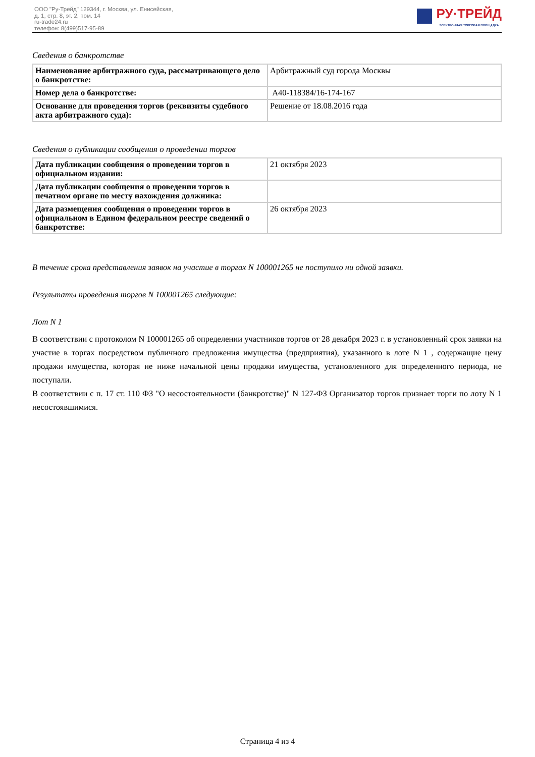ООО "Ру-Трейд" 129344, г. Москва, ул. Енисейская,
д. 1, стр. 8, эт. 2, пом. 14
ru-trade24.ru
телефон: 8(499)517-95-89
РУ·ТРЕЙД
ЭЛЕКТРОННАЯ ТОРГОВАЯ ПЛОЩАДКА
Сведения о банкротстве
| Наименование арбитражного суда, рассматривающего дело о банкротстве: | Арбитражный суд города Москвы |
| Номер дела о банкротстве: | А40-118384/16-174-167 |
| Основание для проведения торгов (реквизиты судебного акта арбитражного суда): | Решение от 18.08.2016 года |
Сведения о публикации сообщения о проведении торгов
| Дата публикации сообщения о проведении торгов в официальном издании: | 21 октября 2023 |
| Дата публикации сообщения о проведении торгов в печатном органе по месту нахождения должника: | |
| Дата размещения сообщения о проведении торгов в официальном в Едином федеральном реестре сведений о банкротстве: | 26 октября 2023 |
В течение срока представления заявок на участие в торгах N 100001265 не поступило ни одной заявки.
Результаты проведения торгов N 100001265 следующие:
Лот N 1
В соответствии с протоколом N 100001265 об определении участников торгов от 28 декабря 2023 г. в установленный срок заявки на участие в торгах посредством публичного предложения имущества (предприятия), указанного в лоте N 1 , содержащие цену продажи имущества, которая не ниже начальной цены продажи имущества, установленного для определенного периода, не поступали.
В соответствии с п. 17 ст. 110 ФЗ "О несостоятельности (банкротстве)" N 127-ФЗ Организатор торгов признает торги по лоту N 1 несостоявшимися.
Страница 4 из 4